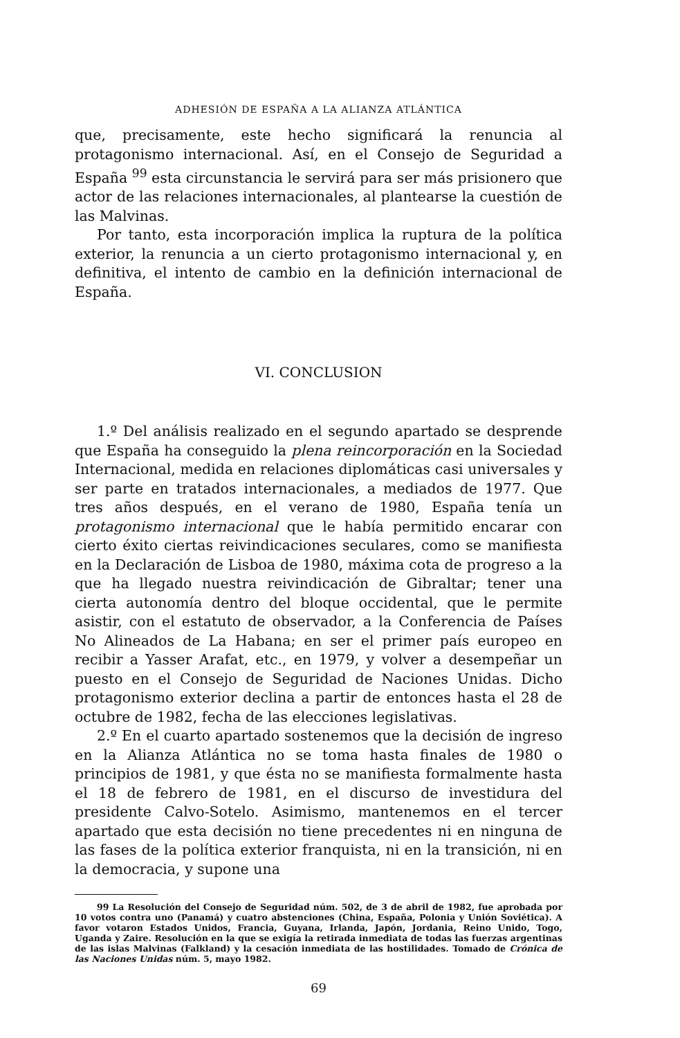ADHESIÓN DE ESPAÑA A LA ALIANZA ATLÁNTICA
que, precisamente, este hecho significará la renuncia al protagonismo internacional. Así, en el Consejo de Seguridad a España <sup>99</sup> esta circunstancia le servirá para ser más prisionero que actor de las relaciones internacionales, al plantearse la cuestión de las Malvinas.
Por tanto, esta incorporación implica la ruptura de la política exterior, la renuncia a un cierto protagonismo internacional y, en definitiva, el intento de cambio en la definición internacional de España.
VI. CONCLUSION
1.º Del análisis realizado en el segundo apartado se desprende que España ha conseguido la plena reincorporación en la Sociedad Internacional, medida en relaciones diplomáticas casi universales y ser parte en tratados internacionales, a mediados de 1977. Que tres años después, en el verano de 1980, España tenía un protagonismo internacional que le había permitido encarar con cierto éxito ciertas reivindicaciones seculares, como se manifiesta en la Declaración de Lisboa de 1980, máxima cota de progreso a la que ha llegado nuestra reivindicación de Gibraltar; tener una cierta autonomía dentro del bloque occidental, que le permite asistir, con el estatuto de observador, a la Conferencia de Países No Alineados de La Habana; en ser el primer país europeo en recibir a Yasser Arafat, etc., en 1979, y volver a desempeñar un puesto en el Consejo de Seguridad de Naciones Unidas. Dicho protagonismo exterior declina a partir de entonces hasta el 28 de octubre de 1982, fecha de las elecciones legislativas.
2.º En el cuarto apartado sostenemos que la decisión de ingreso en la Alianza Atlántica no se toma hasta finales de 1980 o principios de 1981, y que ésta no se manifiesta formalmente hasta el 18 de febrero de 1981, en el discurso de investidura del presidente Calvo-Sotelo. Asimismo, mantenemos en el tercer apartado que esta decisión no tiene precedentes ni en ninguna de las fases de la política exterior franquista, ni en la transición, ni en la democracia, y supone una
99 La Resolución del Consejo de Seguridad núm. 502, de 3 de abril de 1982, fue aprobada por 10 votos contra uno (Panamá) y cuatro abstenciones (China, España, Polonia y Unión Soviética). A favor votaron Estados Unidos, Francia, Guyana, Irlanda, Japón, Jordania, Reino Unido, Togo, Uganda y Zaire. Resolución en la que se exigía la retirada inmediata de todas las fuerzas argentinas de las islas Malvinas (Falkland) y la cesación inmediata de las hostilidades. Tomado de Crónica de las Naciones Unidas núm. 5, mayo 1982.
69